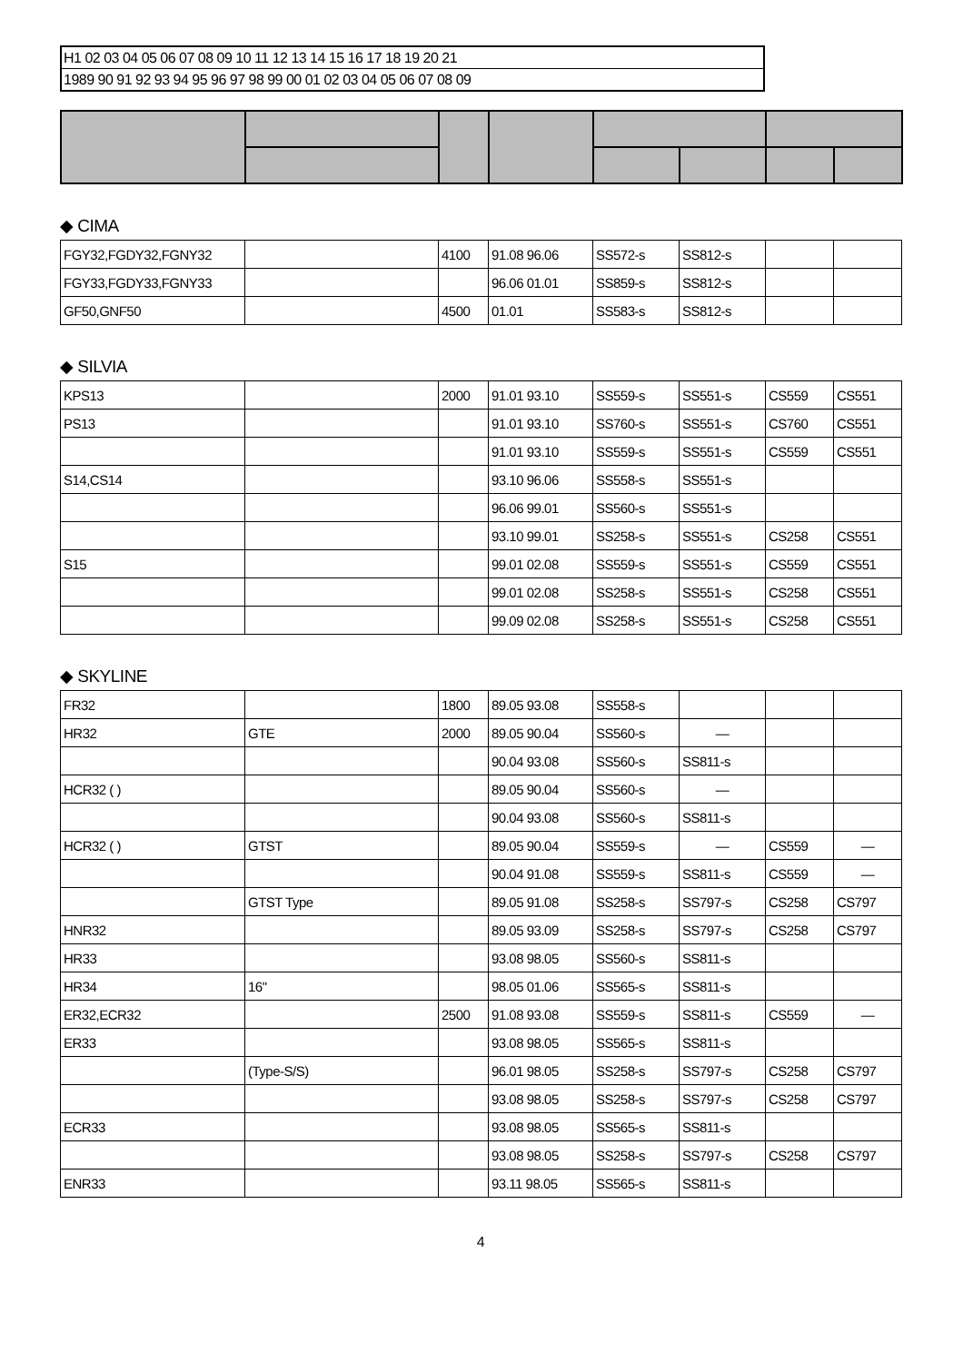H1 02 03 04 05 06 07 08 09 10 11 12 13 14 15 16 17 18 19 20 21
1989 90 91 92 93 94 95 96 97 98 99 00 01 02 03 04 05 06 07 08 09
◆ CIMA
| FGY32,FGDY32,FGNY32 | | 4100 | 91.08 96.06 | SS572-s | SS812-s | | |
| FGY33,FGDY33,FGNY33 | | | 96.06 01.01 | SS859-s | SS812-s | | |
| GF50,GNF50 | | 4500 | 01.01 | SS583-s | SS812-s | | |
◆ SILVIA
| KPS13 | | 2000 | 91.01 93.10 | SS559-s | SS551-s | CS559 | CS551 |
| PS13 | | | 91.01 93.10 | SS760-s | SS551-s | CS760 | CS551 |
| | | | 91.01 93.10 | SS559-s | SS551-s | CS559 | CS551 |
| S14,CS14 | | | 93.10 96.06 | SS558-s | SS551-s | | |
| | | | 96.06 99.01 | SS560-s | SS551-s | | |
| | | | 93.10 99.01 | SS258-s | SS551-s | CS258 | CS551 |
| S15 | | | 99.01 02.08 | SS559-s | SS551-s | CS559 | CS551 |
| | | | 99.01 02.08 | SS258-s | SS551-s | CS258 | CS551 |
| | | | 99.09 02.08 | SS258-s | SS551-s | CS258 | CS551 |
◆ SKYLINE
| FR32 | | 1800 | 89.05 93.08 | SS558-s | | | |
| HR32 | GTE | 2000 | 89.05 90.04 | SS560-s | — | | |
| | | | 90.04 93.08 | SS560-s | SS811-s | | |
| HCR32 ( ) | | | 89.05 90.04 | SS560-s | — | | |
| | | | 90.04 93.08 | SS560-s | SS811-s | | |
| HCR32 ( ) | GTST | | 89.05 90.04 | SS559-s | — | CS559 | — |
| | | | 90.04 91.08 | SS559-s | SS811-s | CS559 | — |
| | GTST Type | | 89.05 91.08 | SS258-s | SS797-s | CS258 | CS797 |
| HNR32 | | | 89.05 93.09 | SS258-s | SS797-s | CS258 | CS797 |
| HR33 | | | 93.08 98.05 | SS560-s | SS811-s | | |
| HR34 | 16" | | 98.05 01.06 | SS565-s | SS811-s | | |
| ER32,ECR32 | | 2500 | 91.08 93.08 | SS559-s | SS811-s | CS559 | — |
| ER33 | | | 93.08 98.05 | SS565-s | SS811-s | | |
| | (Type-S/S) | | 96.01 98.05 | SS258-s | SS797-s | CS258 | CS797 |
| | | | 93.08 98.05 | SS258-s | SS797-s | CS258 | CS797 |
| ECR33 | | | 93.08 98.05 | SS565-s | SS811-s | | |
| | | | 93.08 98.05 | SS258-s | SS797-s | CS258 | CS797 |
| ENR33 | | | 93.11 98.05 | SS565-s | SS811-s | | |
4